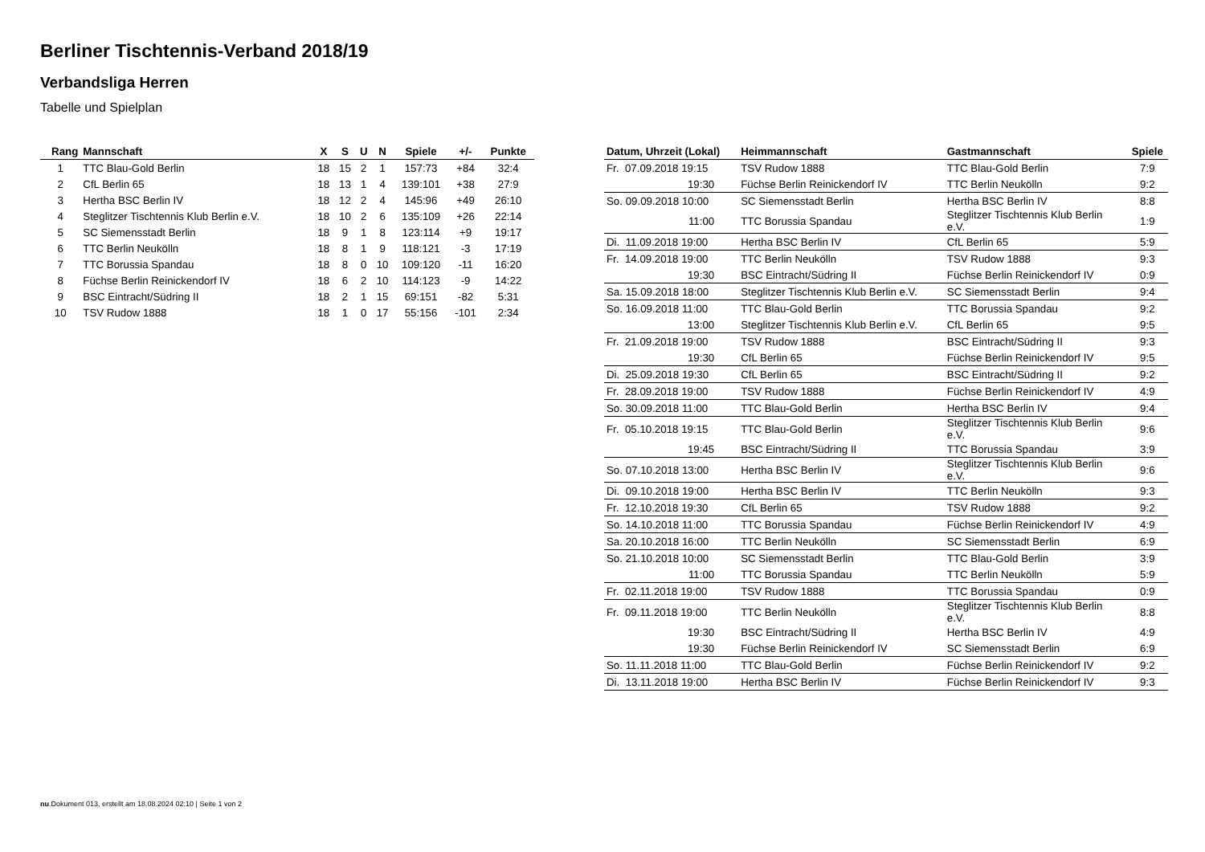Berliner Tischtennis-Verband 2018/19
Verbandsliga Herren
Tabelle und Spielplan
| Rang | Mannschaft | X | S | U | N | Spiele | +/- | Punkte |
| --- | --- | --- | --- | --- | --- | --- | --- | --- |
| 1 | TTC Blau-Gold Berlin | 18 | 15 | 2 | 1 | 157:73 | +84 | 32:4 |
| 2 | CfL Berlin 65 | 18 | 13 | 1 | 4 | 139:101 | +38 | 27:9 |
| 3 | Hertha BSC Berlin IV | 18 | 12 | 2 | 4 | 145:96 | +49 | 26:10 |
| 4 | Steglitzer Tischtennis Klub Berlin e.V. | 18 | 10 | 2 | 6 | 135:109 | +26 | 22:14 |
| 5 | SC Siemensstadt Berlin | 18 | 9 | 1 | 8 | 123:114 | +9 | 19:17 |
| 6 | TTC Berlin Neukölln | 18 | 8 | 1 | 9 | 118:121 | -3 | 17:19 |
| 7 | TTC Borussia Spandau | 18 | 8 | 0 | 10 | 109:120 | -11 | 16:20 |
| 8 | Füchse Berlin Reinickendorf IV | 18 | 6 | 2 | 10 | 114:123 | -9 | 14:22 |
| 9 | BSC Eintracht/Südring II | 18 | 2 | 1 | 15 | 69:151 | -82 | 5:31 |
| 10 | TSV Rudow 1888 | 18 | 1 | 0 | 17 | 55:156 | -101 | 2:34 |
| Datum, Uhrzeit (Lokal) | Heimmannschaft | Gastmannschaft | Spiele |
| --- | --- | --- | --- |
| Fr. 07.09.2018 19:15 | TSV Rudow 1888 | TTC Blau-Gold Berlin | 7:9 |
| 19:30 | Füchse Berlin Reinickendorf IV | TTC Berlin Neukölln | 9:2 |
| So. 09.09.2018 10:00 | SC Siemensstadt Berlin | Hertha BSC Berlin IV | 8:8 |
| 11:00 | TTC Borussia Spandau | Steglitzer Tischtennis Klub Berlin e.V. | 1:9 |
| Di. 11.09.2018 19:00 | Hertha BSC Berlin IV | CfL Berlin 65 | 5:9 |
| Fr. 14.09.2018 19:00 | TTC Berlin Neukölln | TSV Rudow 1888 | 9:3 |
| 19:30 | BSC Eintracht/Südring II | Füchse Berlin Reinickendorf IV | 0:9 |
| Sa. 15.09.2018 18:00 | Steglitzer Tischtennis Klub Berlin e.V. | SC Siemensstadt Berlin | 9:4 |
| So. 16.09.2018 11:00 | TTC Blau-Gold Berlin | TTC Borussia Spandau | 9:2 |
| 13:00 | Steglitzer Tischtennis Klub Berlin e.V. | CfL Berlin 65 | 9:5 |
| Fr. 21.09.2018 19:00 | TSV Rudow 1888 | BSC Eintracht/Südring II | 9:3 |
| 19:30 | CfL Berlin 65 | Füchse Berlin Reinickendorf IV | 9:5 |
| Di. 25.09.2018 19:30 | CfL Berlin 65 | BSC Eintracht/Südring II | 9:2 |
| Fr. 28.09.2018 19:00 | TSV Rudow 1888 | Füchse Berlin Reinickendorf IV | 4:9 |
| So. 30.09.2018 11:00 | TTC Blau-Gold Berlin | Hertha BSC Berlin IV | 9:4 |
| Fr. 05.10.2018 19:15 | TTC Blau-Gold Berlin | Steglitzer Tischtennis Klub Berlin e.V. | 9:6 |
| 19:45 | BSC Eintracht/Südring II | TTC Borussia Spandau | 3:9 |
| So. 07.10.2018 13:00 | Hertha BSC Berlin IV | Steglitzer Tischtennis Klub Berlin e.V. | 9:6 |
| Di. 09.10.2018 19:00 | Hertha BSC Berlin IV | TTC Berlin Neukölln | 9:3 |
| Fr. 12.10.2018 19:30 | CfL Berlin 65 | TSV Rudow 1888 | 9:2 |
| So. 14.10.2018 11:00 | TTC Borussia Spandau | Füchse Berlin Reinickendorf IV | 4:9 |
| Sa. 20.10.2018 16:00 | TTC Berlin Neukölln | SC Siemensstadt Berlin | 6:9 |
| So. 21.10.2018 10:00 | SC Siemensstadt Berlin | TTC Blau-Gold Berlin | 3:9 |
| 11:00 | TTC Borussia Spandau | TTC Berlin Neukölln | 5:9 |
| Fr. 02.11.2018 19:00 | TSV Rudow 1888 | TTC Borussia Spandau | 0:9 |
| Fr. 09.11.2018 19:00 | TTC Berlin Neukölln | Steglitzer Tischtennis Klub Berlin e.V. | 8:8 |
| 19:30 | BSC Eintracht/Südring II | Hertha BSC Berlin IV | 4:9 |
| 19:30 | Füchse Berlin Reinickendorf IV | SC Siemensstadt Berlin | 6:9 |
| So. 11.11.2018 11:00 | TTC Blau-Gold Berlin | Füchse Berlin Reinickendorf IV | 9:2 |
| Di. 13.11.2018 19:00 | Hertha BSC Berlin IV | Füchse Berlin Reinickendorf IV | 9:3 |
nu.Dokument 013, erstellt am 18.08.2024 02:10 | Seite 1 von 2